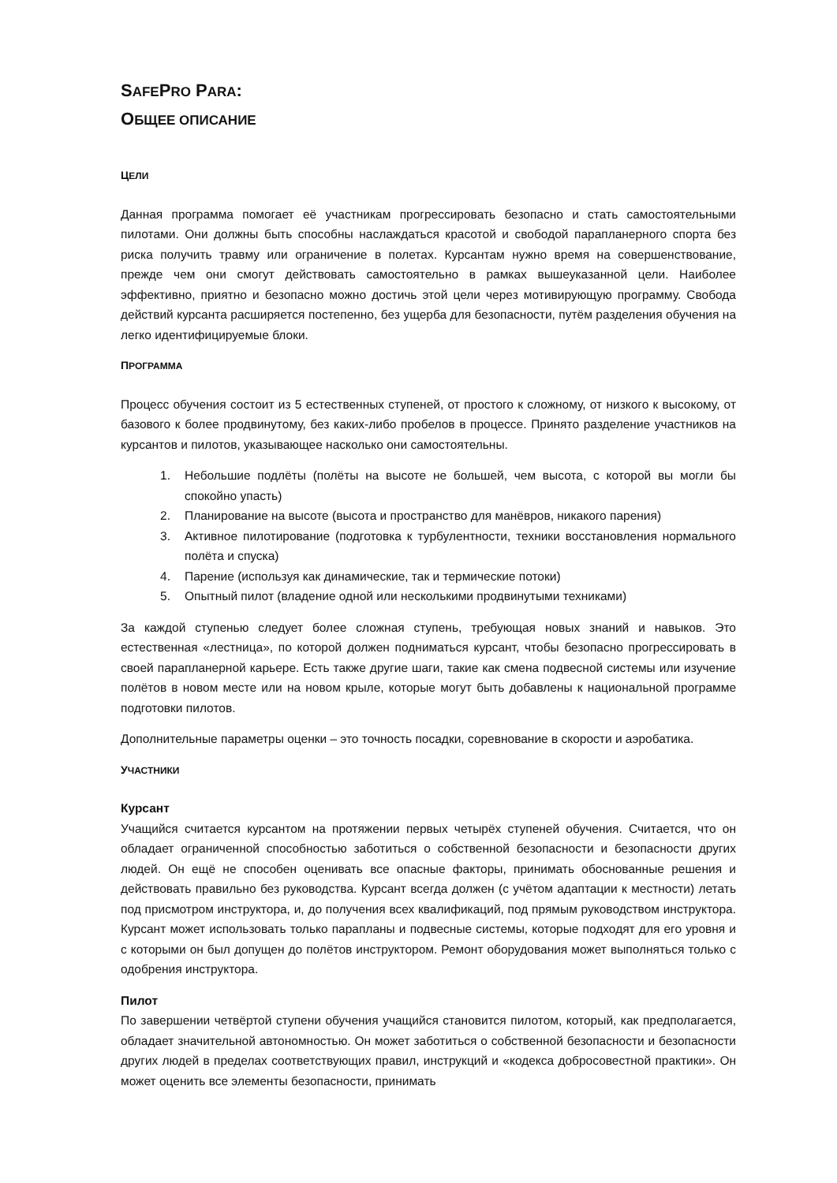SAFEPRO PARA:
ОБЩЕЕ ОПИСАНИЕ
ЦЕЛИ
Данная программа помогает её участникам прогрессировать безопасно и стать самостоятельными пилотами. Они должны быть способны наслаждаться красотой и свободой парапланерного спорта без риска получить травму или ограничение в полетах. Курсантам нужно время на совершенствование, прежде чем они смогут действовать самостоятельно в рамках вышеуказанной цели. Наиболее эффективно, приятно и безопасно можно достичь этой цели через мотивирующую программу. Свобода действий курсанта расширяется постепенно, без ущерба для безопасности, путём разделения обучения на легко идентифицируемые блоки.
ПРОГРАММА
Процесс обучения состоит из 5 естественных ступеней, от простого к сложному, от низкого к высокому, от базового к более продвинутому, без каких-либо пробелов в процессе. Принято разделение участников на курсантов и пилотов, указывающее насколько они самостоятельны.
1. Небольшие подлёты (полёты на высоте не большей, чем высота, с которой вы могли бы спокойно упасть)
2. Планирование на высоте (высота и пространство для манёвров, никакого парения)
3. Активное пилотирование (подготовка к турбулентности, техники восстановления нормального полёта и спуска)
4. Парение (используя как динамические, так и термические потоки)
5. Опытный пилот (владение одной или несколькими продвинутыми техниками)
За каждой ступенью следует более сложная ступень, требующая новых знаний и навыков. Это естественная «лестница», по которой должен подниматься курсант, чтобы безопасно прогрессировать в своей парапланерной карьере. Есть также другие шаги, такие как смена подвесной системы или изучение полётов в новом месте или на новом крыле, которые могут быть добавлены к национальной программе подготовки пилотов.
Дополнительные параметры оценки – это точность посадки, соревнование в скорости и аэробатика.
УЧАСТНИКИ
Курсант
Учащийся считается курсантом на протяжении первых четырёх ступеней обучения. Считается, что он обладает ограниченной способностью заботиться о собственной безопасности и безопасности других людей. Он ещё не способен оценивать все опасные факторы, принимать обоснованные решения и действовать правильно без руководства. Курсант всегда должен (с учётом адаптации к местности) летать под присмотром инструктора, и, до получения всех квалификаций, под прямым руководством инструктора. Курсант может использовать только парапланы и подвесные системы, которые подходят для его уровня и с которыми он был допущен до полётов инструктором. Ремонт оборудования может выполняться только с одобрения инструктора.
Пилот
По завершении четвёртой ступени обучения учащийся становится пилотом, который, как предполагается, обладает значительной автономностью. Он может заботиться о собственной безопасности и безопасности других людей в пределах соответствующих правил, инструкций и «кодекса добросовестной практики». Он может оценить все элементы безопасности, принимать